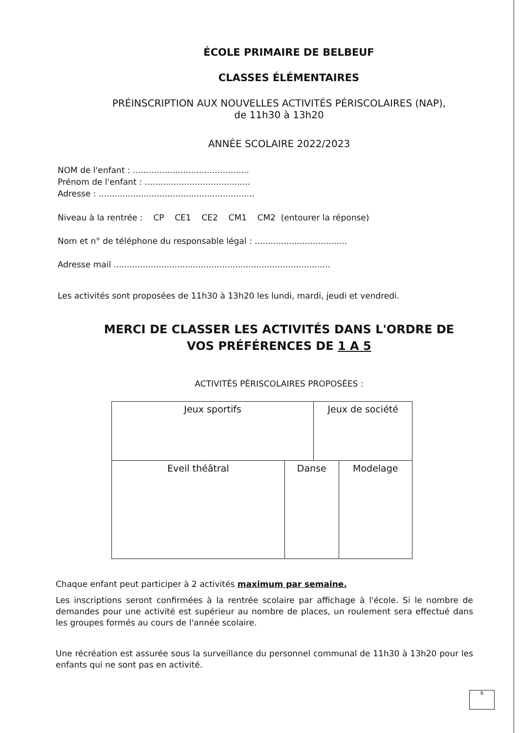ÉCOLE PRIMAIRE DE BELBEUF
CLASSES ÉLÉMENTAIRES
PRÉINSCRIPTION AUX NOUVELLES ACTIVITÉS PÉRISCOLAIRES (NAP),
de 11h30 à 13h20
ANNÉE SCOLAIRE 2022/2023
NOM de l'enfant : ............................................
Prénom de l'enfant : ........................................
Adresse : ...........................................................
Niveau à la rentrée : CP CE1 CE2 CM1 CM2 (entourer la réponse)
Nom et n° de téléphone du responsable légal : ...................................
Adresse mail ..................................................................................
Les activités sont proposées de 11h30 à 13h20 les lundi, mardi, jeudi et vendredi.
MERCI DE CLASSER LES ACTIVITÉS DANS L'ORDRE DE
VOS PRÉFÉRENCES DE 1 A 5
ACTIVITÉS PÉRISCOLAIRES PROPOSÉES :
| Jeux sportifs | | Jeux de société | |
| Eveil théâtral | Danse | | Modelage |
Chaque enfant peut participer à 2 activités maximum par semaine.
Les inscriptions seront confirmées à la rentrée scolaire par affichage à l'école. Si le nombre de demandes pour une activité est supérieur au nombre de places, un roulement sera effectué dans les groupes formés au cours de l'année scolaire.
Une récréation est assurée sous la surveillance du personnel communal de 11h30 à 13h20 pour les enfants qui ne sont pas en activité.
9